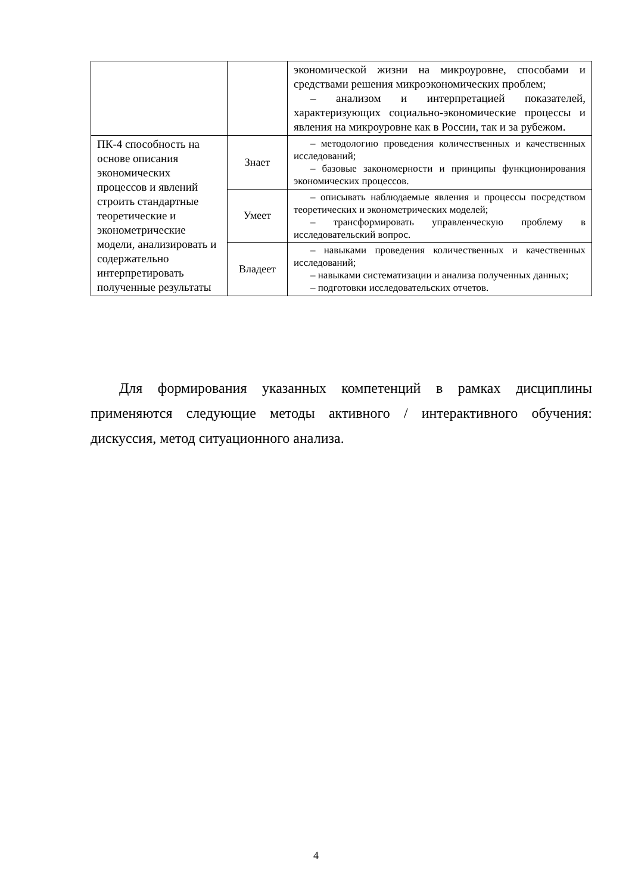| | | экономической жизни на микроуровне, способами и средствами решения микроэкономических проблем; – анализом и интерпретацией показателей, характеризующих социально-экономические процессы и явления на микроуровне как в России, так и за рубежом. |
| ПК-4 способность на основе описания экономических процессов и явлений строить стандартные теоретические и эконометрические модели, анализировать и содержательно интерпретировать полученные результаты | Знает | – методологию проведения количественных и качественных исследований; – базовые закономерности и принципы функционирования экономических процессов. |
| | Умеет | – описывать наблюдаемые явления и процессы посредством теоретических и эконометрических моделей; – трансформировать управленческую проблему в исследовательский вопрос. |
| | Владеет | – навыками проведения количественных и качественных исследований; – навыками систематизации и анализа полученных данных; – подготовки исследовательских отчетов. |
Для формирования указанных компетенций в рамках дисциплины применяются следующие методы активного / интерактивного обучения: дискуссия, метод ситуационного анализа.
4